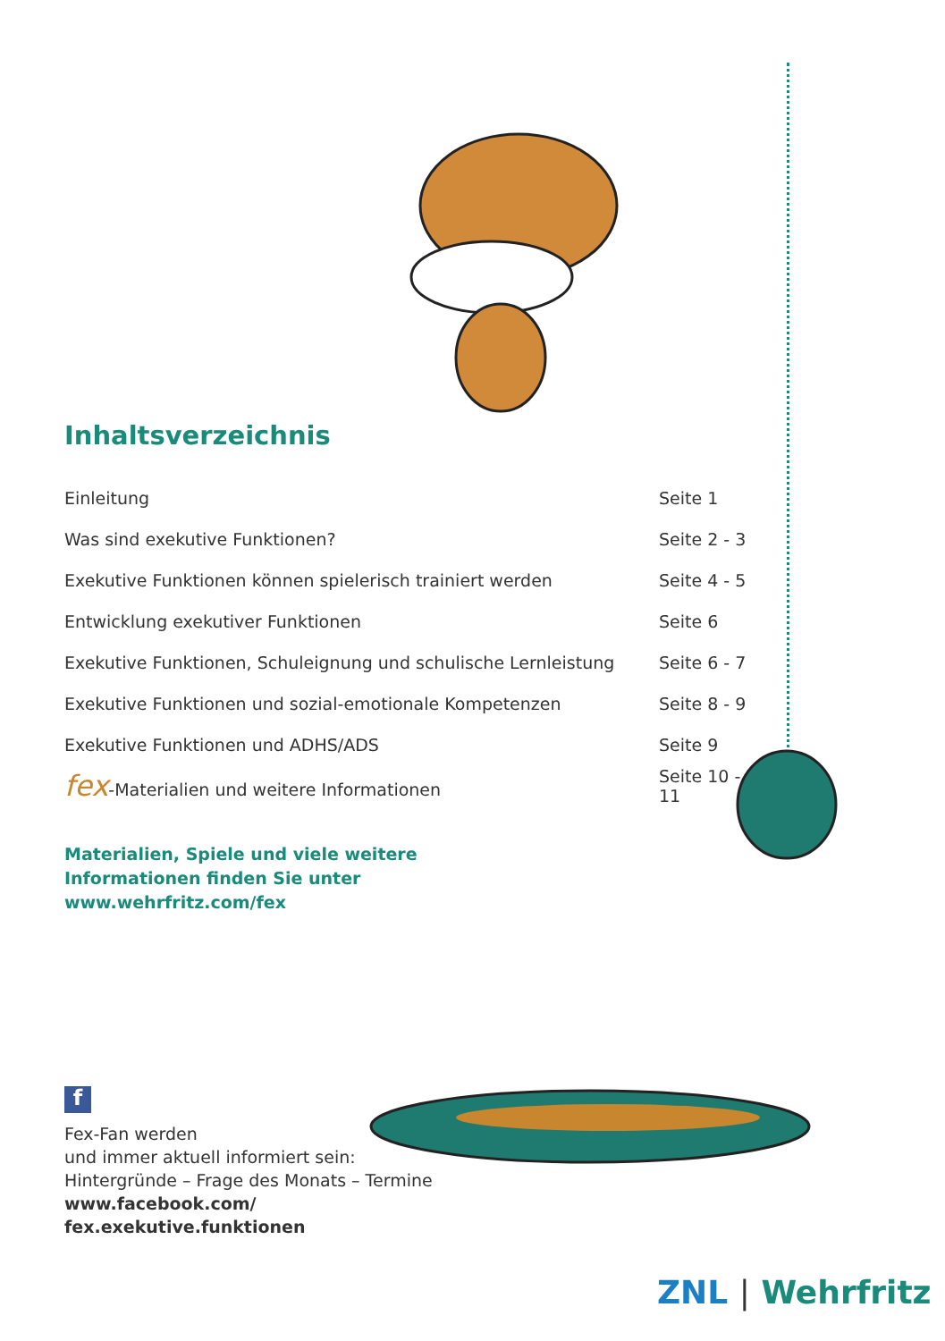Inhaltsverzeichnis
| Einleitung | Seite 1 |
| Was sind exekutive Funktionen? | Seite 2 - 3 |
| Exekutive Funktionen können spielerisch trainiert werden | Seite 4 - 5 |
| Entwicklung exekutiver Funktionen | Seite 6 |
| Exekutive Funktionen, Schuleignung und schulische Lernleistung | Seite 6 - 7 |
| Exekutive Funktionen und sozial-emotionale Kompetenzen | Seite 8 - 9 |
| Exekutive Funktionen und ADHS/ADS | Seite 9 |
| fex -Materialien und weitere Informationen | Seite 10 - 11 |
Materialien, Spiele und viele weitere
Informationen finden Sie unter
www.wehrfritz.com/fex
f
Fex-Fan werden
und immer aktuell informiert sein:
Hintergründe – Frage des Monats – Termine
www.facebook.com/
fex.exekutive.funktionen
ZNL | Wehrfritz